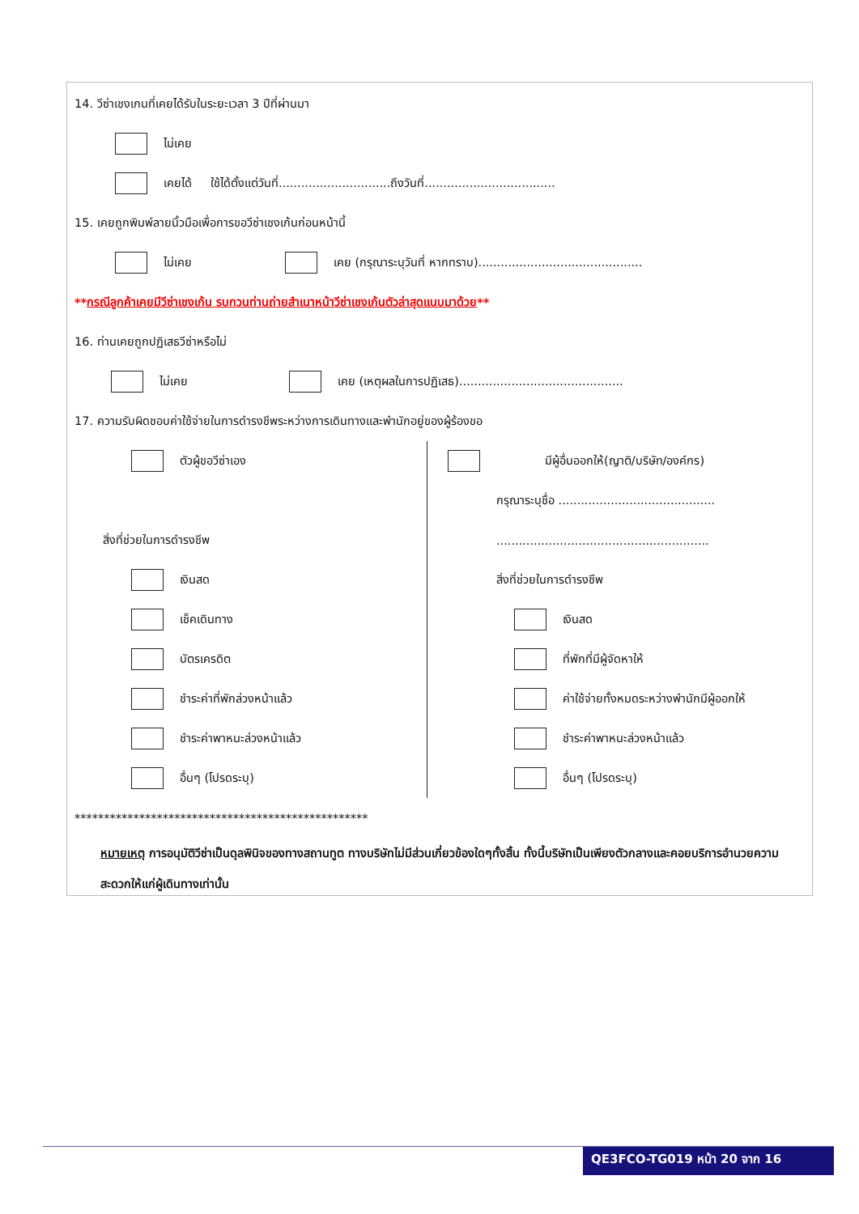14. วีซ่าเชงเกนที่เคยได้รับในระยะเวลา 3 ปีที่ผ่านมา
ไม่เคย
เคยได้ ใช้ได้ตั้งแต่วันที่..............................ถึงวันที่...................................
15. เคยถูกพิมพ์ลายนิ้วมือเพื่อการขอวีซ่าเชงเก้นก่อนหน้านี้
ไม่เคย เคย (กรุณาระบุวันที่ หากทราบ)............................................
** กรณีลูกค้าเคยมีวีซ่าเชงเก้น รบกวนท่านถ่ายสำเนาหน้าวีซ่าเชงเก้นตัวล่าสุดแนบมาด้วย **
16. ท่านเคยถูกปฏิเสธวีซ่าหรือไม่
ไม่เคย เคย (เหตุผลในการปฏิเสธ)............................................
17. ความรับผิดชอบค่าใช้จ่ายในการดำรงชีพระหว่างการเดินทางและพำนักอยู่ของผู้ร้องขอ
ตัวผู้ขอวีซ่าเอง
สิ่งที่ช่วยในการดำรงชีพ
เงินสด
เช็คเดินทาง
บัตรเครดิต
ชำระค่าที่พักล่วงหน้าแล้ว
ชำระค่าพาหนะล่วงหน้าแล้ว
อื่นๆ (โปรดระบุ)
มีผู้อื่นออกให้(ญาติ/บริษัท/องค์กร)
กรุณาระบุชื่อ ..........................................
.........................................................
สิ่งที่ช่วยในการดำรงชีพ
เงินสด
ที่พักที่มีผู้จัดหาให้
ค่าใช้จ่ายทั้งหมดระหว่างพำนักมีผู้ออกให้
ชำระค่าพาหนะล่วงหน้าแล้ว
อื่นๆ (โปรดระบุ)
**************************************************
หมายเหตุ การอนุมัติวีซ่าเป็นดุลพินิจของทางสถานทูต ทางบริษัทไม่มีส่วนเกี่ยวข้องใดๆทั้งสิ้น ทั้งนี้บริษัทเป็นเพียงตัวกลางและคอยบริการอำนวยความสะดวกให้แก่ผู้เดินทางเท่านั้น
QE3FCO-TG019 หน้า 20 จาก 16